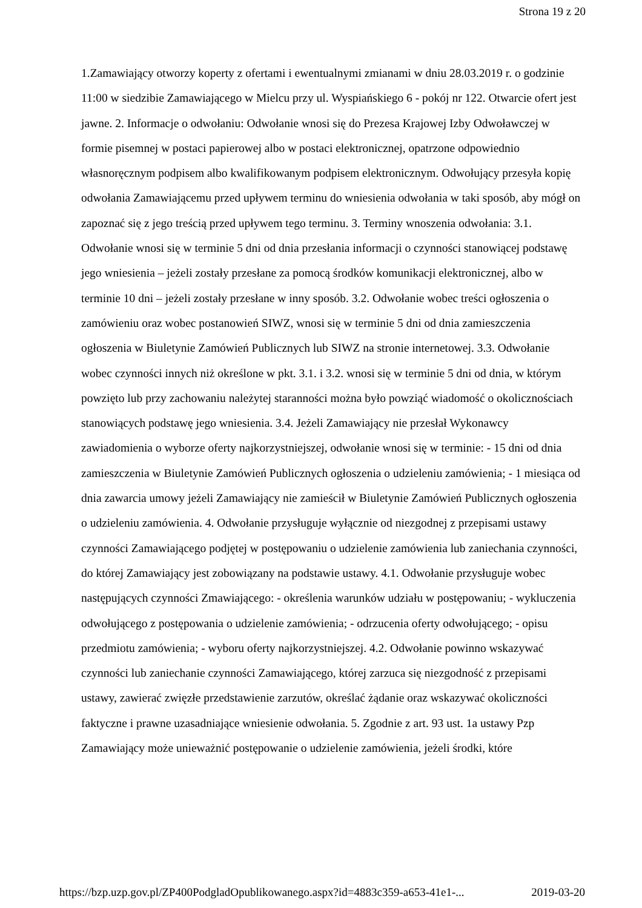Strona 19 z 20
1.Zamawiający otworzy koperty z ofertami i ewentualnymi zmianami w dniu 28.03.2019 r. o godzinie 11:00 w siedzibie Zamawiającego w Mielcu przy ul. Wyspiańskiego 6 - pokój nr 122. Otwarcie ofert jest jawne. 2. Informacje o odwołaniu: Odwołanie wnosi się do Prezesa Krajowej Izby Odwoławczej w formie pisemnej w postaci papierowej albo w postaci elektronicznej, opatrzone odpowiednio własnoręcznym podpisem albo kwalifikowanym podpisem elektronicznym. Odwołujący przesyła kopię odwołania Zamawiającemu przed upływem terminu do wniesienia odwołania w taki sposób, aby mógł on zapoznać się z jego treścią przed upływem tego terminu. 3. Terminy wnoszenia odwołania: 3.1. Odwołanie wnosi się w terminie 5 dni od dnia przesłania informacji o czynności stanowiącej podstawę jego wniesienia – jeżeli zostały przesłane za pomocą środków komunikacji elektronicznej, albo w terminie 10 dni – jeżeli zostały przesłane w inny sposób. 3.2. Odwołanie wobec treści ogłoszenia o zamówieniu oraz wobec postanowień SIWZ, wnosi się w terminie 5 dni od dnia zamieszczenia ogłoszenia w Biuletynie Zamówień Publicznych lub SIWZ na stronie internetowej. 3.3. Odwołanie wobec czynności innych niż określone w pkt. 3.1. i 3.2. wnosi się w terminie 5 dni od dnia, w którym powzięto lub przy zachowaniu należytej staranności można było powziąć wiadomość o okolicznościach stanowiących podstawę jego wniesienia. 3.4. Jeżeli Zamawiający nie przesłał Wykonawcy zawiadomienia o wyborze oferty najkorzystniejszej, odwołanie wnosi się w terminie: - 15 dni od dnia zamieszczenia w Biuletynie Zamówień Publicznych ogłoszenia o udzieleniu zamówienia; - 1 miesiąca od dnia zawarcia umowy jeżeli Zamawiający nie zamieścił w Biuletynie Zamówień Publicznych ogłoszenia o udzieleniu zamówienia. 4. Odwołanie przysługuje wyłącznie od niezgodnej z przepisami ustawy czynności Zamawiającego podjętej w postępowaniu o udzielenie zamówienia lub zaniechania czynności, do której Zamawiający jest zobowiązany na podstawie ustawy. 4.1. Odwołanie przysługuje wobec następujących czynności Zmawiającego: - określenia warunków udziału w postępowaniu; - wykluczenia odwołującego z postępowania o udzielenie zamówienia; - odrzucenia oferty odwołującego; - opisu przedmiotu zamówienia; - wyboru oferty najkorzystniejszej. 4.2. Odwołanie powinno wskazywać czynności lub zaniechanie czynności Zamawiającego, której zarzuca się niezgodność z przepisami ustawy, zawierać zwięzłe przedstawienie zarzutów, określać żądanie oraz wskazywać okoliczności faktyczne i prawne uzasadniające wniesienie odwołania. 5. Zgodnie z art. 93 ust. 1a ustawy Pzp Zamawiający może unieważnić postępowanie o udzielenie zamówienia, jeżeli środki, które
https://bzp.uzp.gov.pl/ZP400PodgladOpublikowanego.aspx?id=4883c359-a653-41e1-... 2019-03-20